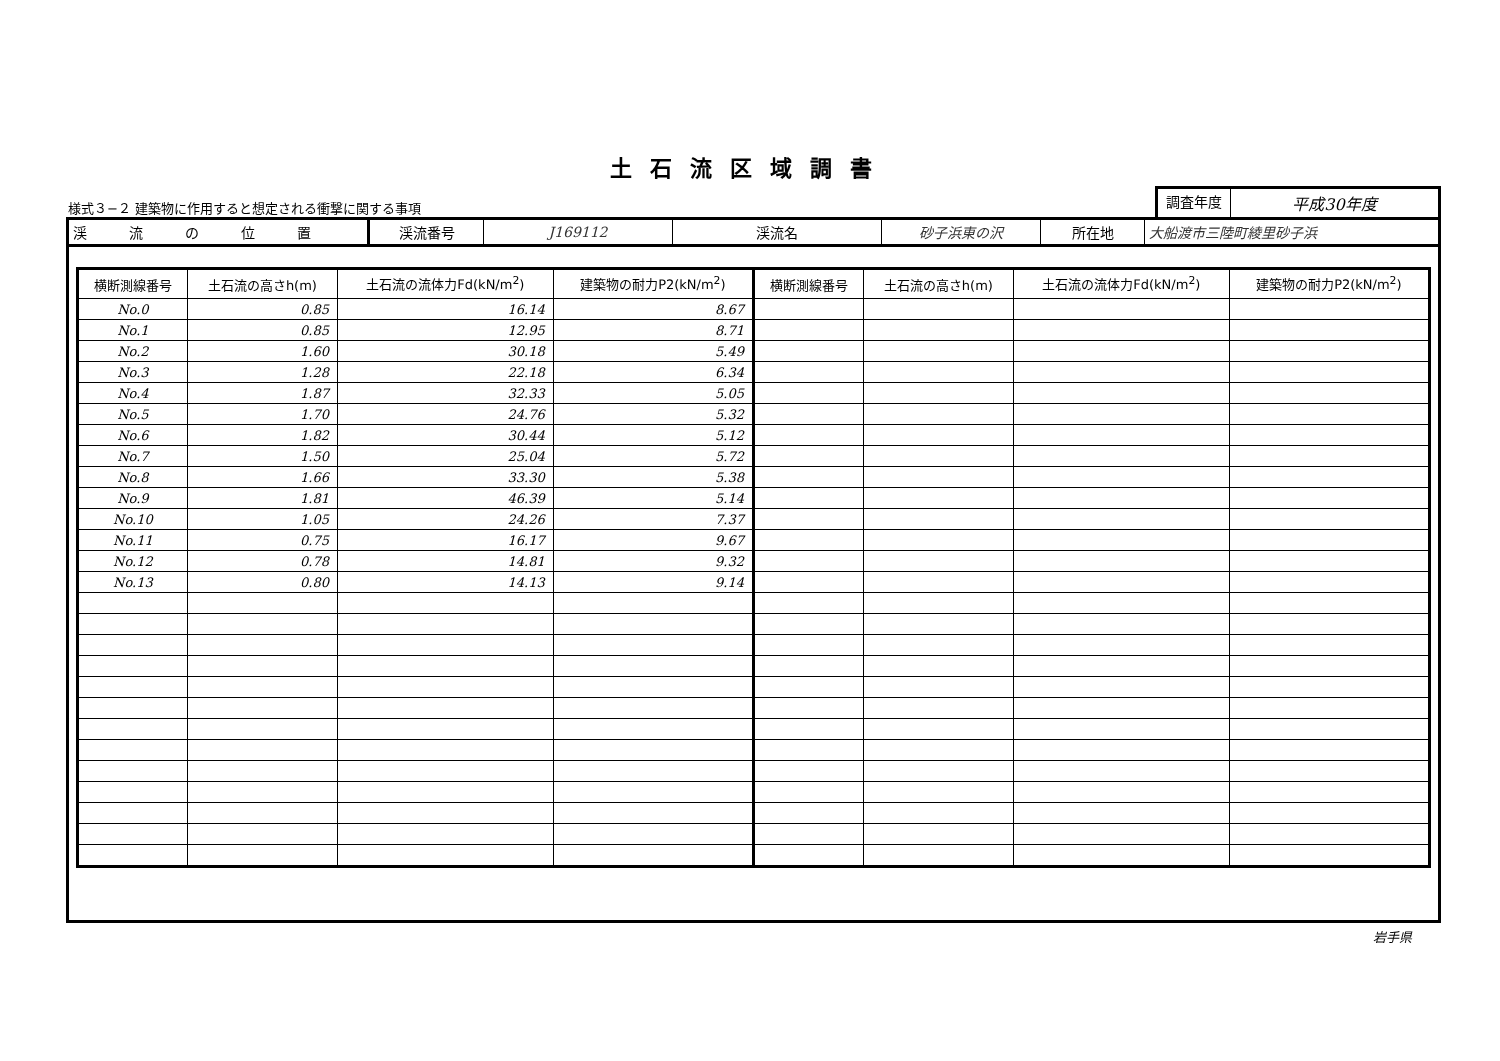土石流区域調書
様式３−２ 建築物に作用すると想定される衝撃に関する事項
調査年度 平成30年度
| 渓 流 の 位 置 | 渓流番号 | J169112 | 渓流名 | 砂子浜東の沢 | 所在地 | 大船渡市三陸町綾里砂子浜 |
| 横断測線番号 | 土石流の高さh(m) | 土石流の流体力Fd(kN/m<sup>2</sup>) | 建築物の耐力P2(kN/m<sup>2</sup>) | 横断測線番号 | 土石流の高さh(m) | 土石流の流体力Fd(kN/m<sup>2</sup>) | 建築物の耐力P2(kN/m<sup>2</sup>) |
| --- | --- | --- | --- | --- | --- | --- | --- |
| No.0 | 0.85 | 16.14 | 8.67 | | | | |
| No.1 | 0.85 | 12.95 | 8.71 | | | | |
| No.2 | 1.60 | 30.18 | 5.49 | | | | |
| No.3 | 1.28 | 22.18 | 6.34 | | | | |
| No.4 | 1.87 | 32.33 | 5.05 | | | | |
| No.5 | 1.70 | 24.76 | 5.32 | | | | |
| No.6 | 1.82 | 30.44 | 5.12 | | | | |
| No.7 | 1.50 | 25.04 | 5.72 | | | | |
| No.8 | 1.66 | 33.30 | 5.38 | | | | |
| No.9 | 1.81 | 46.39 | 5.14 | | | | |
| No.10 | 1.05 | 24.26 | 7.37 | | | | |
| No.11 | 0.75 | 16.17 | 9.67 | | | | |
| No.12 | 0.78 | 14.81 | 9.32 | | | | |
| No.13 | 0.80 | 14.13 | 9.14 | | | | |
岩手県